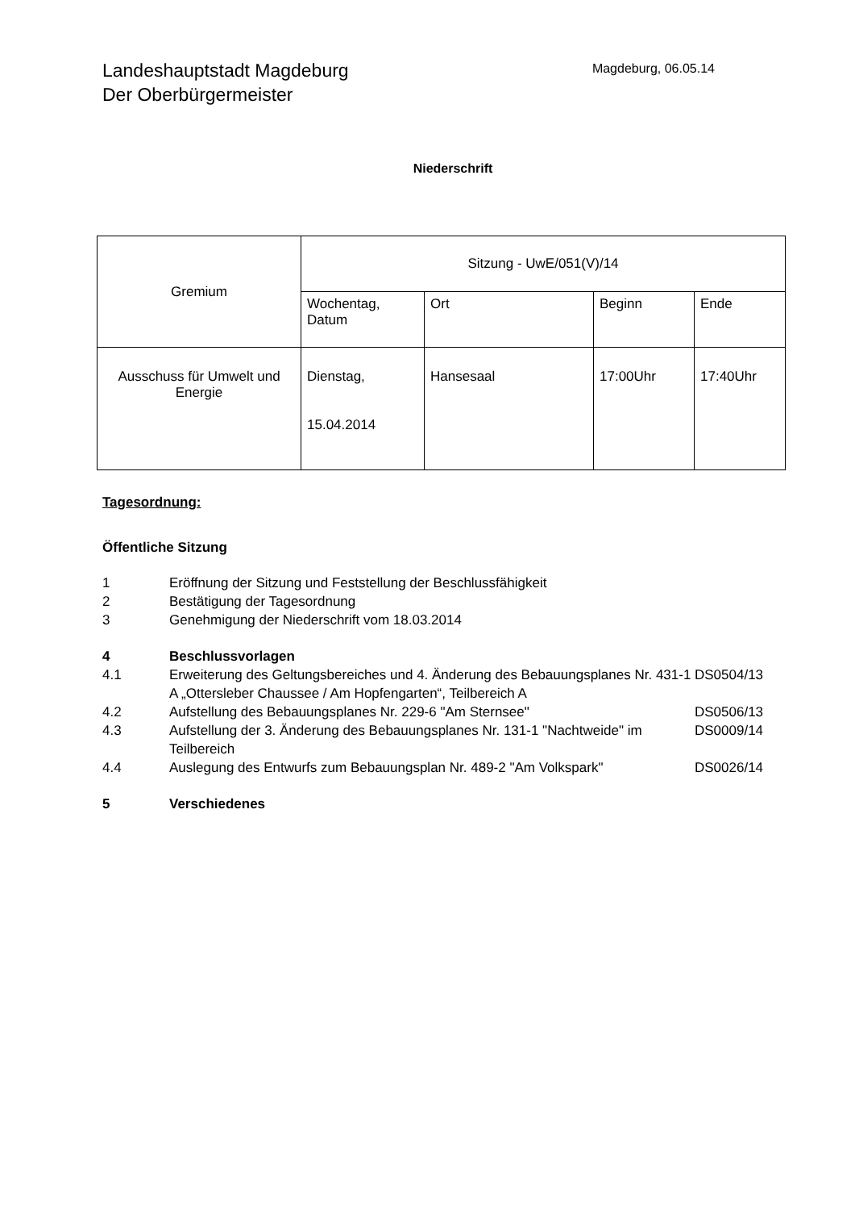Landeshauptstadt Magdeburg
Der Oberbürgermeister
Magdeburg, 06.05.14
Niederschrift
| Gremium | Sitzung - UwE/051(V)/14 | | | |
| | Wochentag, Datum | Ort | Beginn | Ende |
| Ausschuss für Umwelt und Energie | Dienstag, 15.04.2014 | Hansesaal | 17:00Uhr | 17:40Uhr |
Tagesordnung:
Öffentliche Sitzung
| 1 | Eröffnung der Sitzung und Feststellung der Beschlussfähigkeit | |
| 2 | Bestätigung der Tagesordnung | |
| 3 | Genehmigung der Niederschrift vom 18.03.2014 | |
| 4 | Beschlussvorlagen | |
| 4.1 | Erweiterung des Geltungsbereiches und 4. Änderung des Bebauungsplanes Nr. 431-1 A „Ottersleber Chaussee / Am Hopfengarten“, Teilbereich A | DS0504/13 |
| 4.2 | Aufstellung des Bebauungsplanes Nr. 229-6 "Am Sternsee" | DS0506/13 |
| 4.3 | Aufstellung der 3. Änderung des Bebauungsplanes Nr. 131-1 "Nachtweide" im Teilbereich | DS0009/14 |
| 4.4 | Auslegung des Entwurfs zum Bebauungsplan Nr. 489-2 "Am Volkspark" | DS0026/14 |
| 5 | Verschiedenes | |